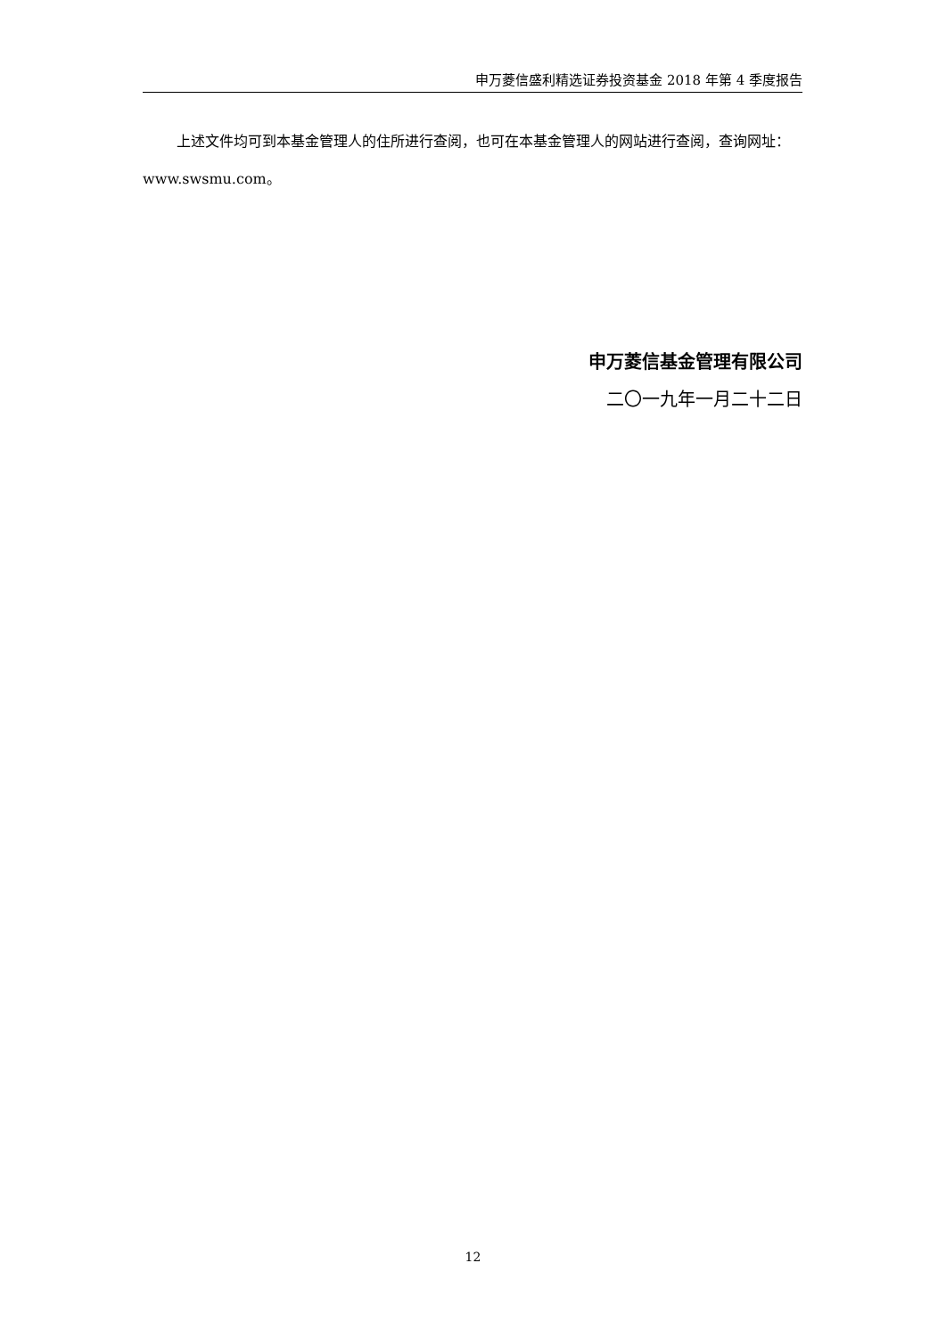申万菱信盛利精选证券投资基金 2018 年第 4 季度报告
上述文件均可到本基金管理人的住所进行查阅，也可在本基金管理人的网站进行查阅，查询网址：www.swsmu.com。
申万菱信基金管理有限公司
二〇一九年一月二十二日
12